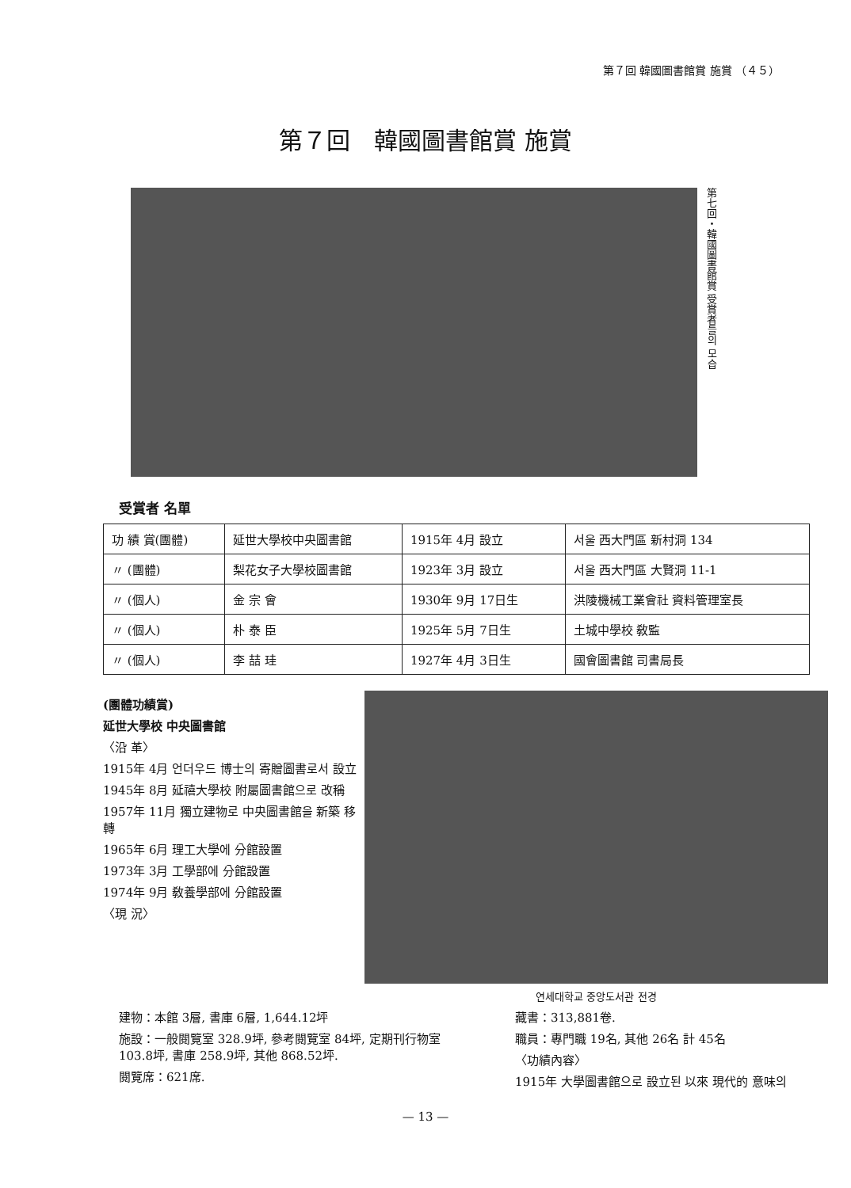第７回 韓國圖書館賞 施賞 （４５）
第７回　韓國圖書館賞 施賞
第七回・韓國圖書館賞 受賞者들의 모습
受賞者 名單
| 功 績 賞(團體) | 延世大學校中央圖書館 | 1915年 4月 設立 | 서울 西大門區 新村洞 134 |
| 〃 (團體) | 梨花女子大學校圖書館 | 1923年 3月 設立 | 서울 西大門區 大賢洞 11-1 |
| 〃 (個人) | 金 宗 會 | 1930年 9月 17日生 | 洪陵機械工業會社 資料管理室長 |
| 〃 (個人) | 朴 泰 臣 | 1925年 5月 7日生 | 土城中學校 敎監 |
| 〃 (個人) | 李 喆 珪 | 1927年 4月 3日生 | 國會圖書館 司書局長 |
(團體功績賞)
延世大學校 中央圖書館
〈沿 革〉
1915年 4月 언더우드 博士의 寄贈圖書로서 設立
1945年 8月 延禧大學校 附屬圖書館으로 改稱
1957年 11月 獨立建物로 中央圖書館을 新築 移轉
1965年 6月 理工大學에 分館設置
1973年 3月 工學部에 分館設置
1974年 9月 敎養學部에 分館設置
〈現 況〉
연세대학교 중앙도서관 전경
建物：本館 3層, 書庫 6層, 1,644.12坪
施設：一般閱覽室 328.9坪, 參考閱覽室 84坪, 定期刊行物室 103.8坪, 書庫 258.9坪, 其他 868.52坪.
閱覽席：621席.
藏書：313,881卷.
職員：專門職 19名, 其他 26名 計 45名
〈功績內容〉
1915年 大學圖書館으로 設立된 以來 現代的 意味의
— 13 —